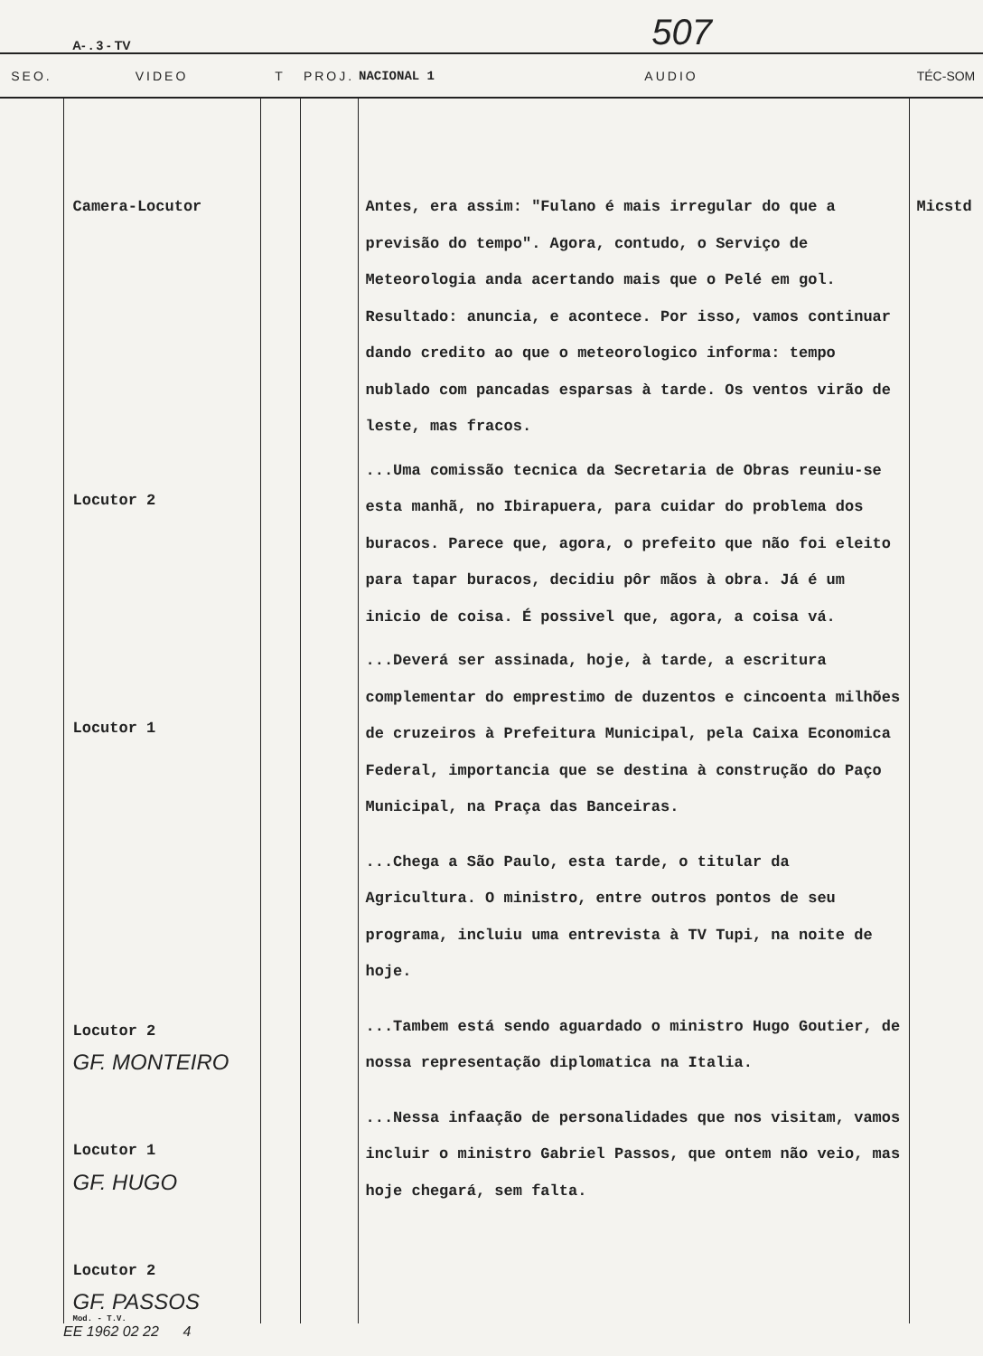A- . 3 - TV 507
| SEO. | VIDEO | T | PROJ. | NACIONAL 1 AUDIO | TÉC-SOM |
| --- | --- | --- | --- | --- | --- |
| | Camera-Locutor Locutor 2 Locutor 1 Locutor 2 GF. MONTEIRO Locutor 1 GF. HUGO Locutor 2 GF. PASSOS Mod. - T.V. | | | Antes, era assim: "Fulano é mais irregular do que a previsão do tempo". Agora, contudo, o Serviço de Meteorologia anda acertando mais que o Pelé em gol. Resultado: anuncia, e acontece. Por isso, vamos continuar dando credito ao que o meteorologico informa: tempo nublado com pancadas esparsas à tarde. Os ventos virão de leste, mas fracos. ...Uma comissão tecnica da Secretaria de Obras reuniu-se esta manhã, no Ibirapuera, para cuidar do problema dos buracos. Parece que, agora, o prefeito que não foi eleito para tapar buracos, decidiu pôr mãos à obra. Já é um inicio de coisa. É possivel que, agora, a coisa vá. ...Deverá ser assinada, hoje, à tarde, a escritura complementar do emprestimo de duzentos e cincoenta milhões de cruzeiros à Prefeitura Municipal, pela Caixa Economica Federal, importancia que se destina à construção do Paço Municipal, na Praça das Banceiras. ...Chega a São Paulo, esta tarde, o titular da Agricultura. O ministro, entre outros pontos de seu programa, incluiu uma entrevista à TV Tupi, na noite de hoje. ...Tambem está sendo aguardado o ministro Hugo Goutier, de nossa representação diplomatica na Italia. ...Nessa infaação de personalidades que nos visitam, vamos incluir o ministro Gabriel Passos, que ontem não veio, mas hoje chegará, sem falta. | Micstd |
EE 1962 02 22 4